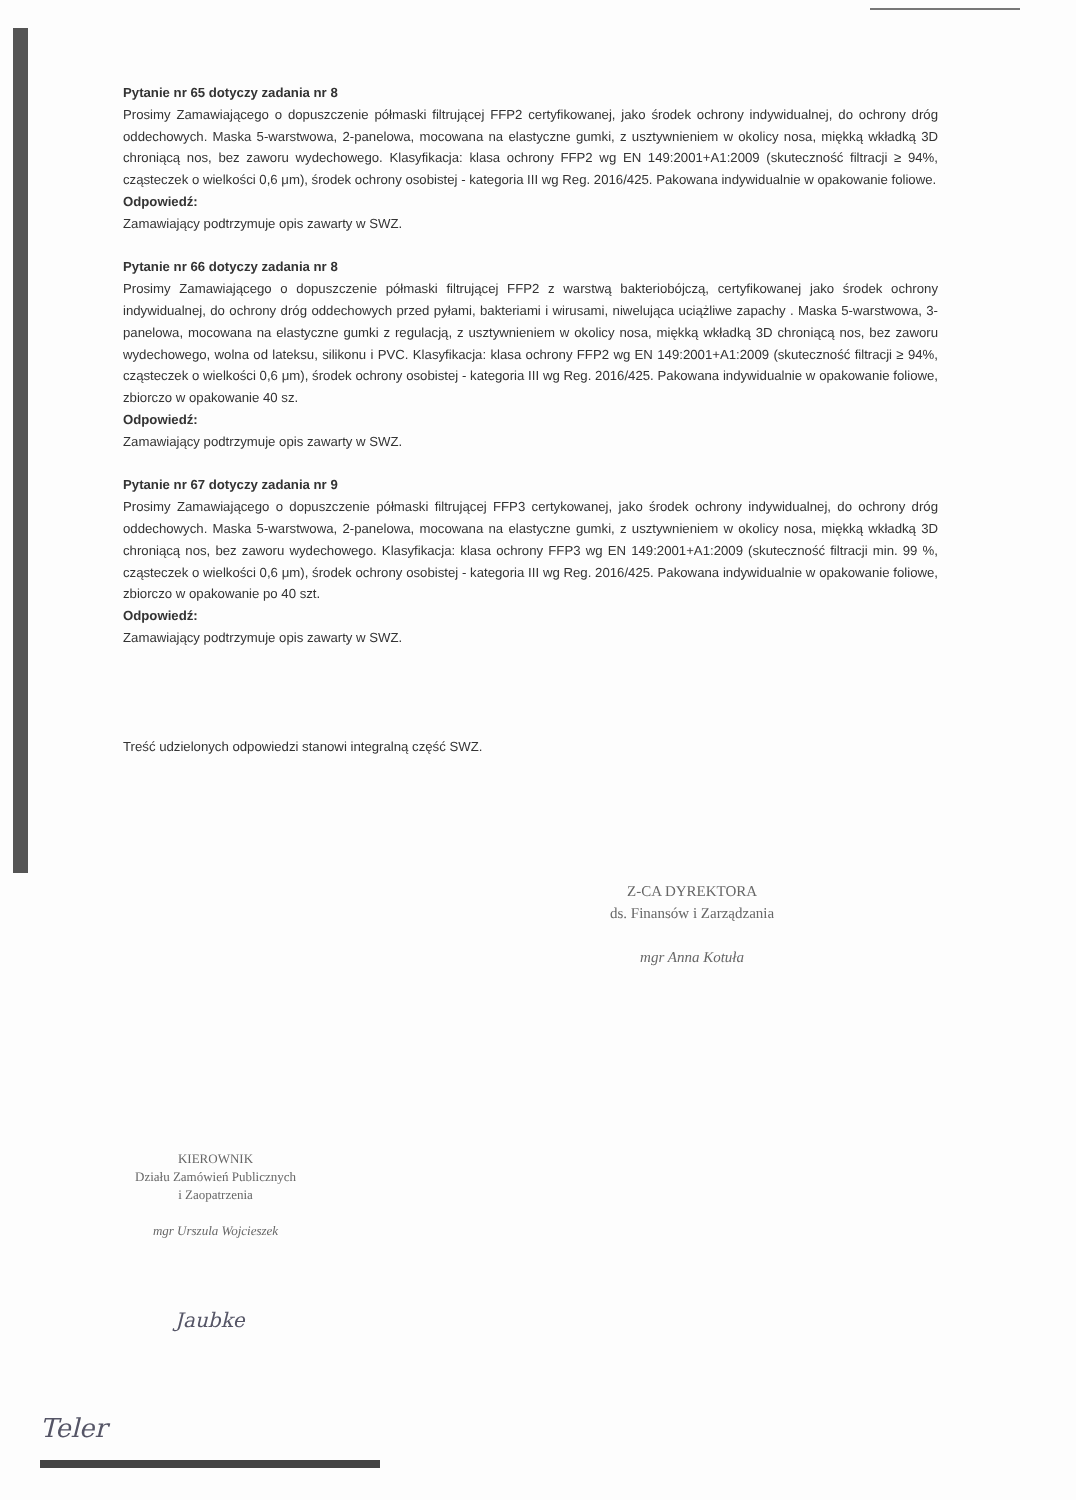Pytanie nr 65 dotyczy zadania nr 8
Prosimy Zamawiającego o dopuszczenie półmaski filtrującej FFP2 certyfikowanej, jako środek ochrony indywidualnej, do ochrony dróg oddechowych. Maska 5-warstwowa, 2-panelowa, mocowana na elastyczne gumki, z usztywnieniem w okolicy nosa, miękką wkładką 3D chroniącą nos, bez zaworu wydechowego. Klasyfikacja: klasa ochrony FFP2 wg EN 149:2001+A1:2009 (skuteczność filtracji ≥ 94%, cząsteczek o wielkości 0,6 μm), środek ochrony osobistej - kategoria III wg Reg. 2016/425. Pakowana indywidualnie w opakowanie foliowe.
Odpowiedź:
Zamawiający podtrzymuje opis zawarty w SWZ.
Pytanie nr 66 dotyczy zadania nr 8
Prosimy Zamawiającego o dopuszczenie półmaski filtrującej FFP2 z warstwą bakteriobójczą, certyfikowanej jako środek ochrony indywidualnej, do ochrony dróg oddechowych przed pyłami, bakteriami i wirusami, niwelująca uciążliwe zapachy . Maska 5-warstwowa, 3-panelowa, mocowana na elastyczne gumki z regulacją, z usztywnieniem w okolicy nosa, miękką wkładką 3D chroniącą nos, bez zaworu wydechowego, wolna od lateksu, silikonu i PVC. Klasyfikacja: klasa ochrony FFP2 wg EN 149:2001+A1:2009 (skuteczność filtracji ≥ 94%, cząsteczek o wielkości 0,6 μm), środek ochrony osobistej - kategoria III wg Reg. 2016/425. Pakowana indywidualnie w opakowanie foliowe, zbiorczo w opakowanie 40 sz.
Odpowiedź:
Zamawiający podtrzymuje opis zawarty w SWZ.
Pytanie nr 67 dotyczy zadania nr 9
Prosimy Zamawiającego o dopuszczenie półmaski filtrującej FFP3 certykowanej, jako środek ochrony indywidualnej, do ochrony dróg oddechowych. Maska 5-warstwowa, 2-panelowa, mocowana na elastyczne gumki, z usztywnieniem w okolicy nosa, miękką wkładką 3D chroniącą nos, bez zaworu wydechowego. Klasyfikacja: klasa ochrony FFP3 wg EN 149:2001+A1:2009 (skuteczność filtracji min. 99 %, cząsteczek o wielkości 0,6 μm), środek ochrony osobistej - kategoria III wg Reg. 2016/425. Pakowana indywidualnie w opakowanie foliowe, zbiorczo w opakowanie po 40 szt.
Odpowiedź:
Zamawiający podtrzymuje opis zawarty w SWZ.
Treść udzielonych odpowiedzi stanowi integralną część SWZ.
Z-CA DYREKTORA
ds. Finansów i Zarządzania
mgr Anna Kotuła
KIEROWNIK
Działu Zamówień Publicznych
i Zaopatrzenia
mgr Urszula Wojcieszek
Jaubke
Teler